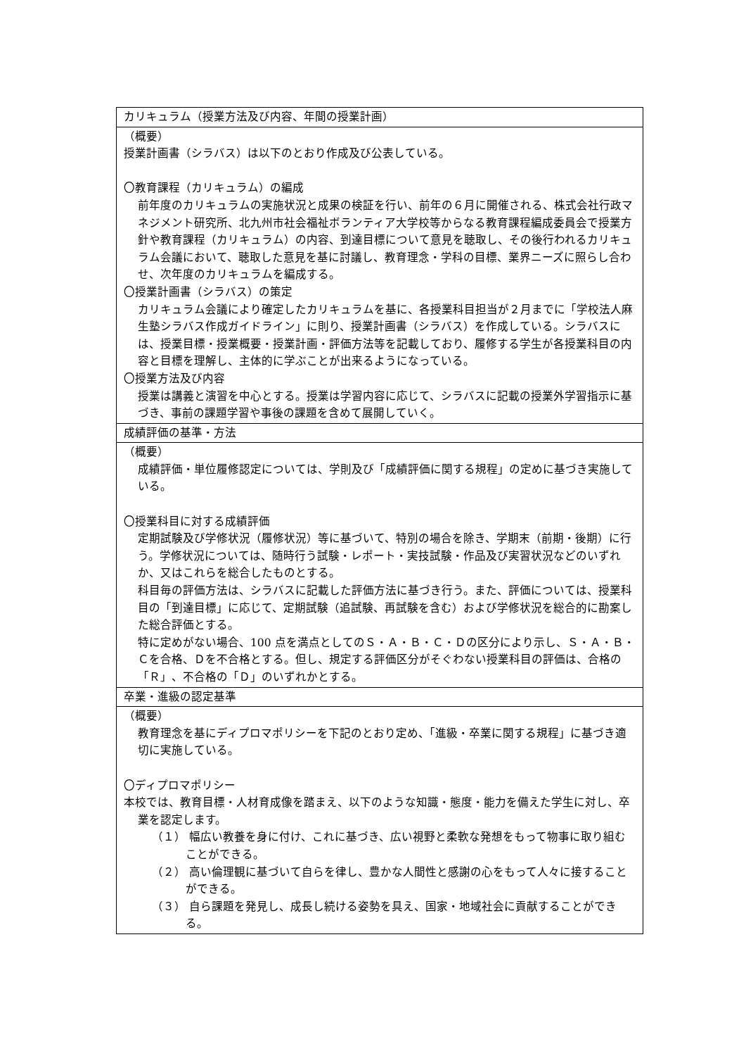| カリキュラム（授業方法及び内容、年間の授業計画） |
| （概要） 授業計画書（シラバス）は以下のとおり作成及び公表している。 〇教育課程（カリキュラム）の編成 前年度のカリキュラムの実施状況と成果の検証を行い、前年の６月に開催される、株式会社行政マネジメント研究所、北九州市社会福祉ボランティア大学校等からなる教育課程編成委員会で授業方針や教育課程（カリキュラム）の内容、到達目標について意見を聴取し、その後行われるカリキュラム会議において、聴取した意見を基に討議し、教育理念・学科の目標、業界ニーズに照らし合わせ、次年度のカリキュラムを編成する。 〇授業計画書（シラバス）の策定 カリキュラム会議により確定したカリキュラムを基に、各授業科目担当が２月までに「学校法人麻生塾シラバス作成ガイドライン」に則り、授業計画書（シラバス）を作成している。シラバスには、授業目標・授業概要・授業計画・評価方法等を記載しており、履修する学生が各授業科目の内容と目標を理解し、主体的に学ぶことが出来るようになっている。 〇授業方法及び内容 授業は講義と演習を中心とする。授業は学習内容に応じて、シラバスに記載の授業外学習指示に基づき、事前の課題学習や事後の課題を含めて展開していく。 |
| 成績評価の基準・方法 |
| （概要） 成績評価・単位履修認定については、学則及び「成績評価に関する規程」の定めに基づき実施している。 〇授業科目に対する成績評価 定期試験及び学修状況（履修状況）等に基づいて、特別の場合を除き、学期末（前期・後期）に行う。学修状況については、随時行う試験・レポート・実技試験・作品及び実習状況などのいずれか、又はこれらを総合したものとする。 科目毎の評価方法は、シラバスに記載した評価方法に基づき行う。また、評価については、授業科目の「到達目標」に応じて、定期試験（追試験、再試験を含む）および学修状況を総合的に勘案した総合評価とする。 特に定めがない場合、100 点を満点としてのＳ・Ａ・Ｂ・Ｃ・Ｄの区分により示し、Ｓ・Ａ・Ｂ・Ｃを合格、Ｄを不合格とする。但し、規定する評価区分がそぐわない授業科目の評価は、合格の「Ｒ」、不合格の「Ｄ」のいずれかとする。 |
| 卒業・進級の認定基準 |
| （概要） 教育理念を基にディプロマポリシーを下記のとおり定め、「進級・卒業に関する規程」に基づき適切に実施している。 〇ディプロマポリシー 本校では、教育目標・人材育成像を踏まえ、以下のような知識・態度・能力を備えた学生に対し、卒業を認定します。 （１） 幅広い教養を身に付け、これに基づき、広い視野と柔軟な発想をもって物事に取り組むことができる。 （２） 高い倫理観に基づいて自らを律し、豊かな人間性と感謝の心をもって人々に接することができる。 （３） 自ら課題を発見し、成長し続ける姿勢を具え、国家・地域社会に貢献することができる。 |